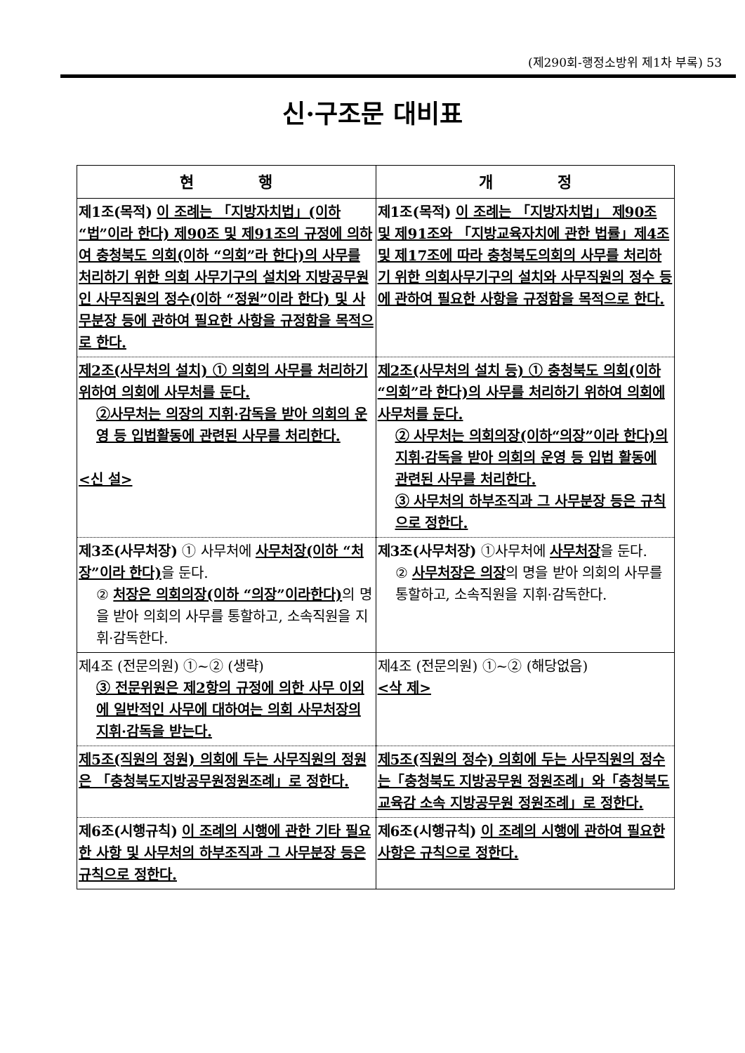(제290회-행정소방위 제1차 부록) 53
신·구조문 대비표
| 현 행 | 개 정 |
| --- | --- |
| 제1조(목적) 이 조례는 「지방자치법」(이하 “법”이라 한다) 제90조 및 제91조의 규정에 의하여 충청북도 의회(이하 “의회”라 한다)의 사무를 처리하기 위한 의회 사무기구의 설치와 지방공무원인 사무직원의 정수(이하 “정원”이라 한다) 및 사무분장 등에 관하여 필요한 사항을 규정함을 목적으로 한다. | 제1조(목적) 이 조례는 「지방자치법」 제90조 및 제91조와 「지방교육자치에 관한 법률」제4조 및 제17조에 따라 충청북도의회의 사무를 처리하기 위한 의회사무기구의 설치와 사무직원의 정수 등에 관하여 필요한 사항을 규정함을 목적으로 한다. |
| 제2조(사무처의 설치) ① 의회의 사무를 처리하기 위하여 의회에 사무처를 둔다. ②사무처는 의장의 지휘·감독을 받아 의회의 운영 등 입법활동에 관련된 사무를 처리한다. <신 설> | 제2조(사무처의 설치 등) ① 충청북도 의회(이하“의회”라 한다)의 사무를 처리하기 위하여 의회에 사무처를 둔다. ② 사무처는 의회의장(이하“의장”이라 한다)의 지휘·감독을 받아 의회의 운영 등 입법 활동에 관련된 사무를 처리한다. ③ 사무처의 하부조직과 그 사무분장 등은 규칙으로 정한다. |
| 제3조(사무처장) ① 사무처에 사무처장(이하 “처장”이라 한다) 을 둔다. ② 처장은 의회의장(이하 “의장”이라한다) 의 명을 받아 의회의 사무를 통할하고, 소속직원을 지휘·감독한다. | 제3조(사무처장) ①사무처에 사무처장 을 둔다. ② 사무처장은 의장 의 명을 받아 의회의 사무를 통할하고, 소속직원을 지휘·감독한다. |
| 제4조 (전문의원) ①~② (생략) ③ 전문위원은 제2항의 규정에 의한 사무 이외에 일반적인 사무에 대하여는 의회 사무처장의 지휘·감독을 받는다. | 제4조 (전문의원) ①~② (해당없음) <삭 제> |
| 제5조(직원의 정원) 의회에 두는 사무직원의 정원은 「충청북도지방공무원정원조례」로 정한다. | 제5조(직원의 정수) 의회에 두는 사무직원의 정수는「충청북도 지방공무원 정원조례」와「충청북도교육감 소속 지방공무원 정원조례」로 정한다. |
| 제6조(시행규칙) 이 조례의 시행에 관한 기타 필요한 사항 및 사무처의 하부조직과 그 사무분장 등은 규칙으로 정한다. | 제6조(시행규칙) 이 조례의 시행에 관하여 필요한 사항은 규칙으로 정한다. |